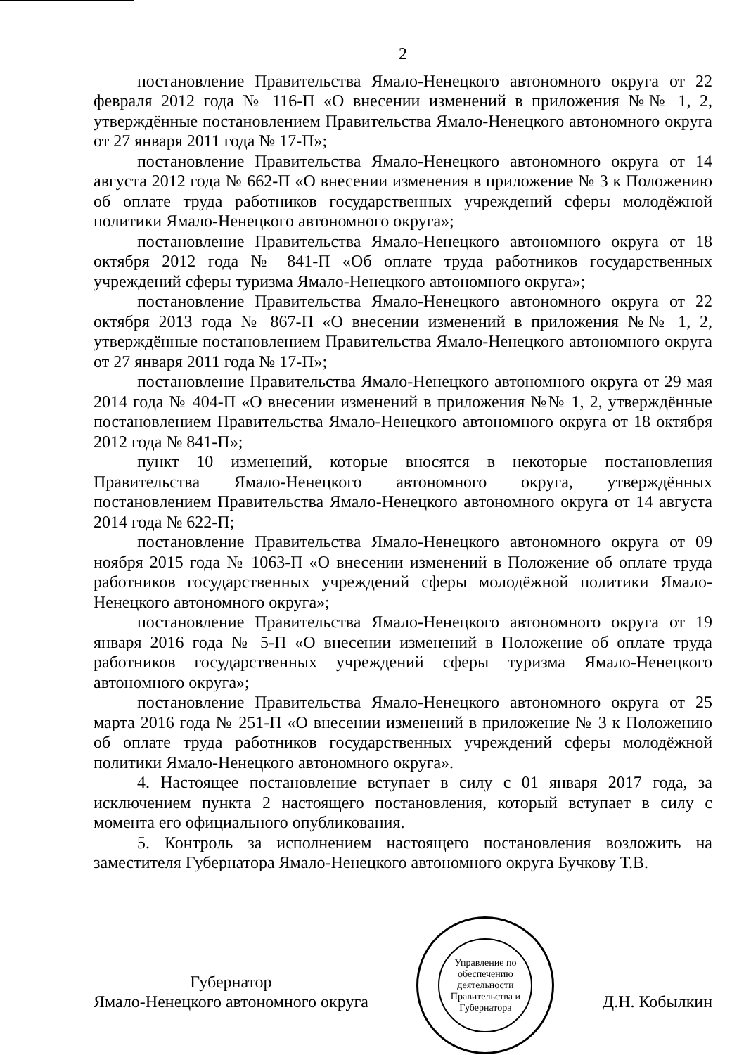2
постановление Правительства Ямало-Ненецкого автономного округа от 22 февраля 2012 года № 116-П «О внесении изменений в приложения №№ 1, 2, утверждённые постановлением Правительства Ямало-Ненецкого автономного округа от 27 января 2011 года № 17-П»;
постановление Правительства Ямало-Ненецкого автономного округа от 14 августа 2012 года № 662-П «О внесении изменения в приложение № 3 к Положению об оплате труда работников государственных учреждений сферы молодёжной политики Ямало-Ненецкого автономного округа»;
постановление Правительства Ямало-Ненецкого автономного округа от 18 октября 2012 года № 841-П «Об оплате труда работников государственных учреждений сферы туризма Ямало-Ненецкого автономного округа»;
постановление Правительства Ямало-Ненецкого автономного округа от 22 октября 2013 года № 867-П «О внесении изменений в приложения №№ 1, 2, утверждённые постановлением Правительства Ямало-Ненецкого автономного округа от 27 января 2011 года № 17-П»;
постановление Правительства Ямало-Ненецкого автономного округа от 29 мая 2014 года № 404-П «О внесении изменений в приложения №№ 1, 2, утверждённые постановлением Правительства Ямало-Ненецкого автономного округа от 18 октября 2012 года № 841-П»;
пункт 10 изменений, которые вносятся в некоторые постановления Правительства Ямало-Ненецкого автономного округа, утверждённых постановлением Правительства Ямало-Ненецкого автономного округа от 14 августа 2014 года № 622-П;
постановление Правительства Ямало-Ненецкого автономного округа от 09 ноября 2015 года № 1063-П «О внесении изменений в Положение об оплате труда работников государственных учреждений сферы молодёжной политики Ямало-Ненецкого автономного округа»;
постановление Правительства Ямало-Ненецкого автономного округа от 19 января 2016 года № 5-П «О внесении изменений в Положение об оплате труда работников государственных учреждений сферы туризма Ямало-Ненецкого автономного округа»;
постановление Правительства Ямало-Ненецкого автономного округа от 25 марта 2016 года № 251-П «О внесении изменений в приложение № 3 к Положению об оплате труда работников государственных учреждений сферы молодёжной политики Ямало-Ненецкого автономного округа».
4. Настоящее постановление вступает в силу с 01 января 2017 года, за исключением пункта 2 настоящего постановления, который вступает в силу с момента его официального опубликования.
5. Контроль за исполнением настоящего постановления возложить на заместителя Губернатора Ямало-Ненецкого автономного округа Бучкову Т.В.
Губернатор
Ямало-Ненецкого автономного округа
Управление по обеспечению деятельности Правительства и Губернатора
Д.Н. Кобылкин